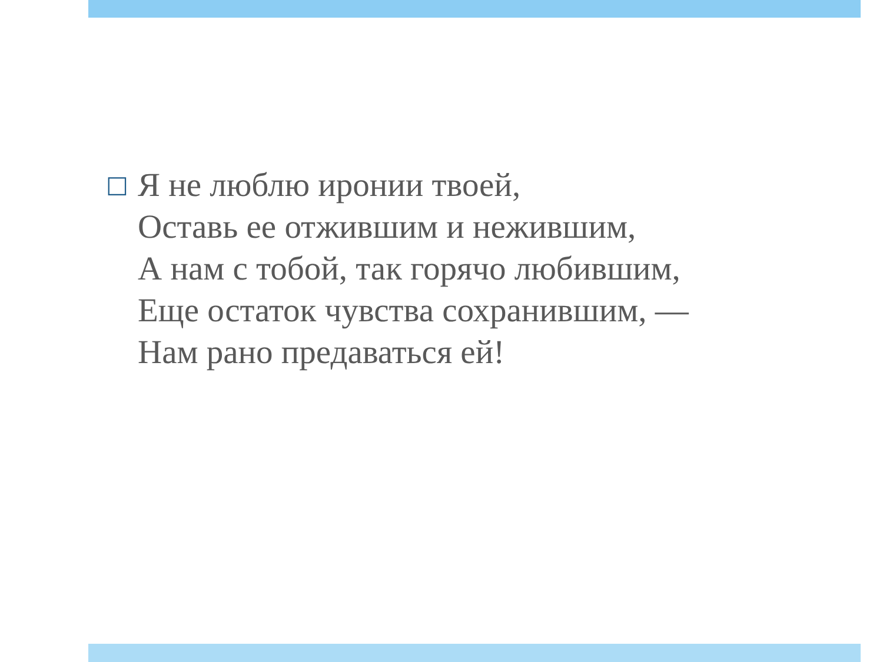□
Я не люблю иронии твоей,
Оставь ее отжившим и нежившим,
А нам с тобой, так горячо любившим,
Еще остаток чувства сохранившим, —
Нам рано предаваться ей!